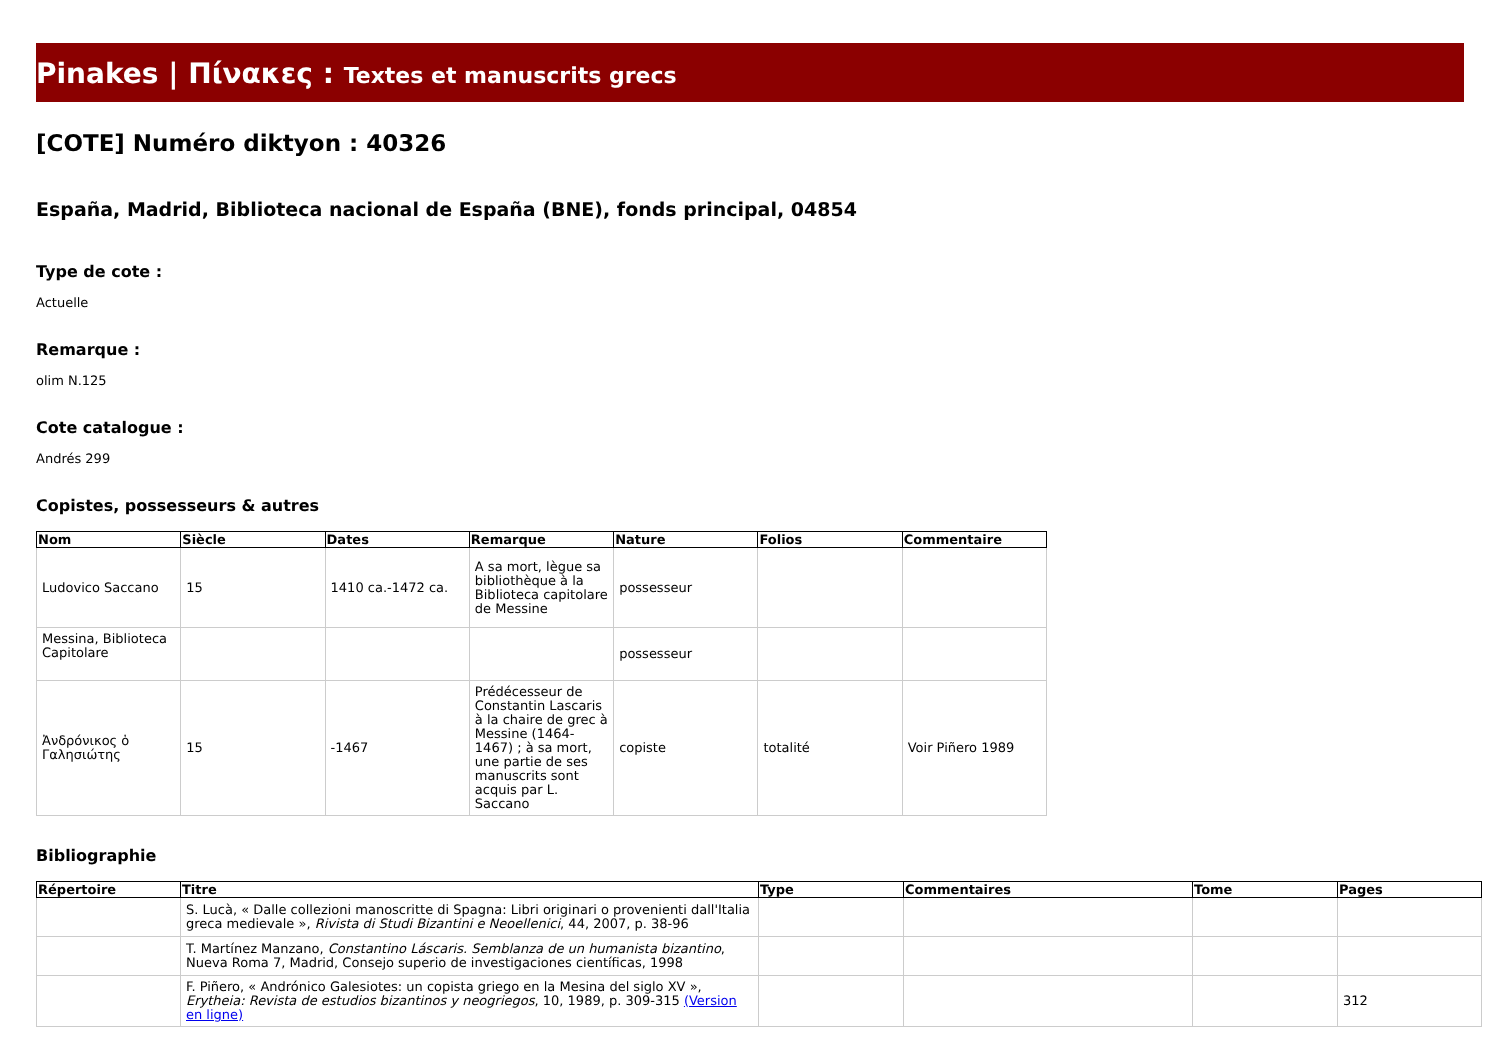Pinakes | Πίνακες : Textes et manuscrits grecs
[COTE] Numéro diktyon : 40326
España, Madrid, Biblioteca nacional de España (BNE), fonds principal, 04854
Type de cote :
Actuelle
Remarque :
olim N.125
Cote catalogue :
Andrés 299
Copistes, possesseurs & autres
| Nom | Siècle | Dates | Remarque | Nature | Folios | Commentaire |
| --- | --- | --- | --- | --- | --- | --- |
| Ludovico Saccano | 15 | 1410 ca.-1472 ca. | A sa mort, lègue sa bibliothèque à la Biblioteca capitolare de Messine | possesseur | | |
| Messina, Biblioteca Capitolare | | | | possesseur | | |
| Ἀνδρόνικος ὁ Γαλησιώτης | 15 | -1467 | Prédécesseur de Constantin Lascaris à la chaire de grec à Messine (1464-1467) ; à sa mort, une partie de ses manuscrits sont acquis par L. Saccano | copiste | totalité | Voir Piñero 1989 |
Bibliographie
| Répertoire | Titre | Type | Commentaires | Tome | Pages |
| --- | --- | --- | --- | --- | --- |
| | S. Lucà, « Dalle collezioni manoscritte di Spagna: Libri originari o provenienti dall'Italia greca medievale », Rivista di Studi Bizantini e Neoellenici , 44, 2007, p. 38-96 | | | | |
| | T. Martínez Manzano, Constantino Láscaris. Semblanza de un humanista bizantino , Nueva Roma 7, Madrid, Consejo superio de investigaciones científicas, 1998 | | | | |
| | F. Piñero, « Andrónico Galesiotes: un copista griego en la Mesina del siglo XV », Erytheia: Revista de estudios bizantinos y neogriegos , 10, 1989, p. 309-315 (Version en ligne) | | | | 312 |